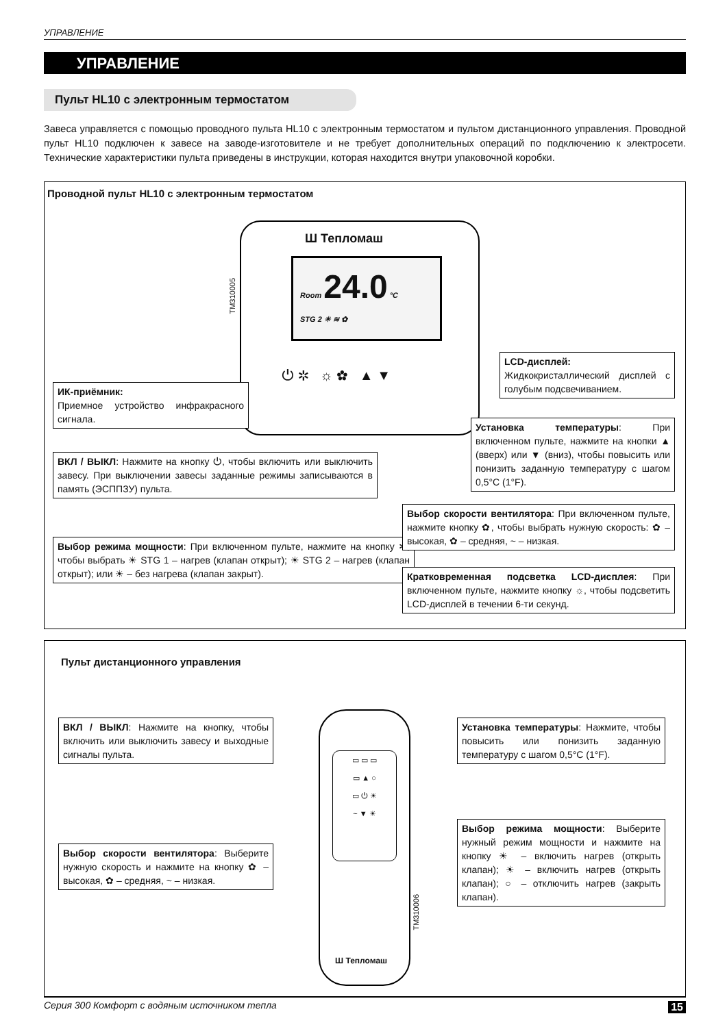УПРАВЛЕНИЕ
УПРАВЛЕНИЕ
Пульт HL10 с электронным термостатом
Завеса управляется с помощью проводного пульта HL10 с электронным термостатом и пультом дистанционного управления. Проводной пульт HL10 подключен к завесе на заводе-изготовителе и не требует дополнительных операций по подключению к электросети. Технические характеристики пульта приведены в инструкции, которая находится внутри упаковочной коробки.
Проводной пульт HL10 с электронным термостатом
Ш Тепломаш
Room 24.0 °C
STG 2 ☀ ≋ ✿
⏻ ✲ ☼ ✿ ▲ ▼
TM310005
ИК-приёмник:
Приемное устройство инфракрасного сигнала.
ВКЛ / ВЫКЛ: Нажмите на кнопку ⏻, чтобы включить или выключить завесу. При выключении завесы заданные режимы записываются в память (ЭСППЗУ) пульта.
Выбор режима мощности: При включенном пульте, нажмите на кнопку ✲, чтобы выбрать ☀ STG 1 – нагрев (клапан открыт); ☀ STG 2 – нагрев (клапан открыт); или ☀ – без нагрева (клапан закрыт).
LCD-дисплей:
Жидкокристаллический дисплей с голубым подсвечиванием.
Установка температуры: При включенном пульте, нажмите на кнопки ▲ (вверх) или ▼ (вниз), чтобы повысить или понизить заданную температуру с шагом 0,5°C (1°F).
Выбор скорости вентилятора: При включенном пульте, нажмите кнопку ✿, чтобы выбрать нужную скорость: ✿ – высокая, ✿ – средняя, ~ – низкая.
Кратковременная подсветка LCD-дисплея: При включенном пульте, нажмите кнопку ☼, чтобы подсветить LCD-дисплей в течении 6-ти секунд.
Пульт дистанционного управления
▭ ▭ ▭
▭ ▲ ○
▭ ⏻ ☀
~ ▼ ☀
Ш Тепломаш
TM310006
ВКЛ / ВЫКЛ: Нажмите на кнопку, чтобы включить или выключить завесу и выходные сигналы пульта.
Выбор скорости вентилятора: Выберите нужную скорость и нажмите на кнопку ✿ – высокая, ✿ – средняя, ~ – низкая.
Установка температуры: Нажмите, чтобы повысить или понизить заданную температуру с шагом 0,5°C (1°F).
Выбор режима мощности: Выберите нужный режим мощности и нажмите на кнопку ☀ – включить нагрев (открыть клапан); ☀ – включить нагрев (открыть клапан); ○ – отключить нагрев (закрыть клапан).
Серия 300 Комфорт с водяным источником тепла 15